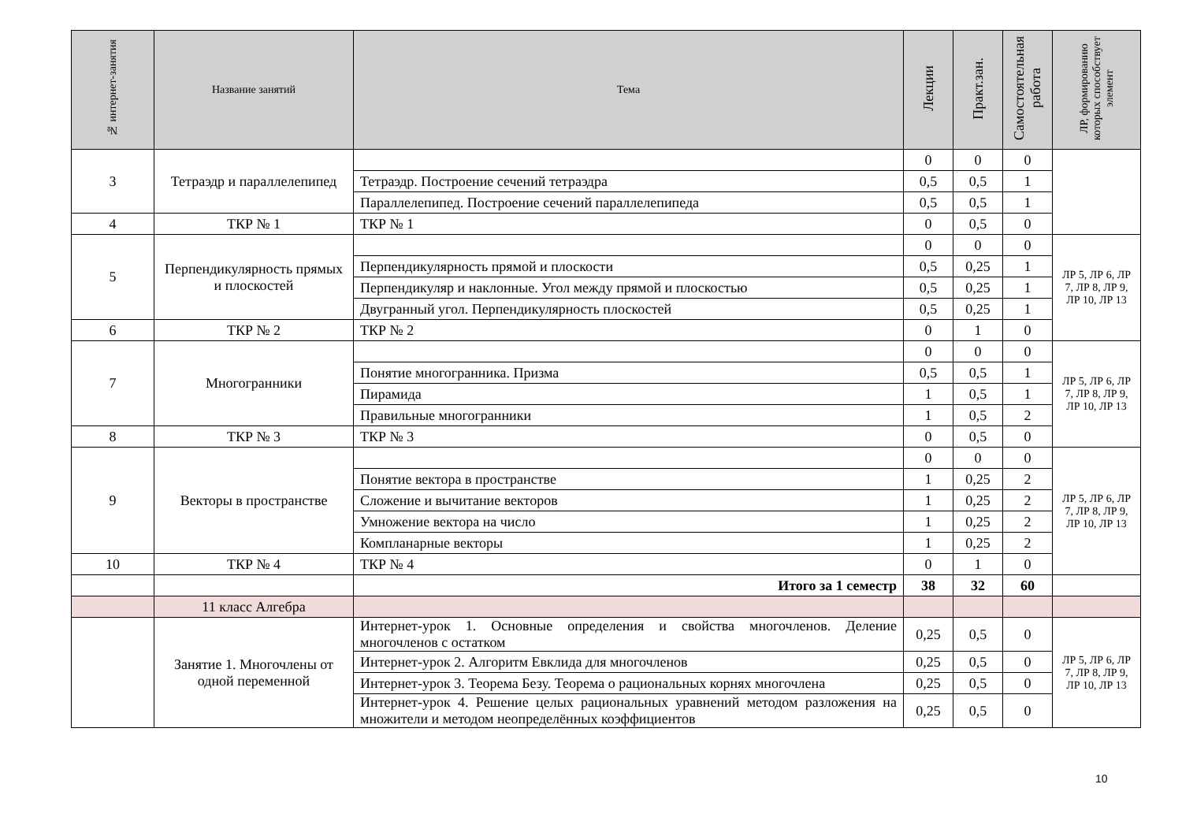| № интернет-занятия | Название занятий | Тема | Лекции | Практ.зан. | Самостоятельная работа | ЛР, формированию которых способствует элемент |
| --- | --- | --- | --- | --- | --- | --- |
| 3 | Тетраэдр и параллелепипед | | 0 | 0 | 0 | |
| | | Тетраэдр. Построение сечений тетраэдра | 0,5 | 0,5 | 1 | |
| | | Параллелепипед. Построение сечений параллелепипеда | 0,5 | 0,5 | 1 | |
| 4 | ТКР № 1 | ТКР № 1 | 0 | 0,5 | 0 | |
| 5 | Перпендикулярность прямых и плоскостей | | 0 | 0 | 0 | ЛР 5, ЛР 6, ЛР 7, ЛР 8, ЛР 9, ЛР 10, ЛР 13 |
| | | Перпендикулярность прямой и плоскости | 0,5 | 0,25 | 1 | |
| | | Перпендикуляр и наклонные. Угол между прямой и плоскостью | 0,5 | 0,25 | 1 | |
| | | Двугранный угол. Перпендикулярность плоскостей | 0,5 | 0,25 | 1 | |
| 6 | ТКР № 2 | ТКР № 2 | 0 | 1 | 0 | |
| 7 | Многогранники | | 0 | 0 | 0 | ЛР 5, ЛР 6, ЛР 7, ЛР 8, ЛР 9, ЛР 10, ЛР 13 |
| | | Понятие многогранника. Призма | 0,5 | 0,5 | 1 | |
| | | Пирамида | 1 | 0,5 | 1 | |
| | | Правильные многогранники | 1 | 0,5 | 2 | |
| 8 | ТКР № 3 | ТКР № 3 | 0 | 0,5 | 0 | |
| 9 | Векторы в пространстве | | 0 | 0 | 0 | ЛР 5, ЛР 6, ЛР 7, ЛР 8, ЛР 9, ЛР 10, ЛР 13 |
| | | Понятие вектора в пространстве | 1 | 0,25 | 2 | |
| | | Сложение и вычитание векторов | 1 | 0,25 | 2 | |
| | | Умножение вектора на число | 1 | 0,25 | 2 | |
| | | Компланарные векторы | 1 | 0,25 | 2 | |
| 10 | ТКР № 4 | ТКР № 4 | 0 | 1 | 0 | |
| | | Итого за 1 семестр | 38 | 32 | 60 | |
| | 11 класс Алгебра | | | | | |
| | Занятие 1. Многочлены от одной переменной | Интернет-урок 1. Основные определения и свойства многочленов. Деление многочленов с остатком | 0,25 | 0,5 | 0 | ЛР 5, ЛР 6, ЛР 7, ЛР 8, ЛР 9, ЛР 10, ЛР 13 |
| | | Интернет-урок 2. Алгоритм Евклида для многочленов | 0,25 | 0,5 | 0 | |
| | | Интернет-урок 3. Теорема Безу. Теорема о рациональных корнях многочлена | 0,25 | 0,5 | 0 | |
| | | Интернет-урок 4. Решение целых рациональных уравнений методом разложения на множители и методом неопределённых коэффициентов | 0,25 | 0,5 | 0 | |
10